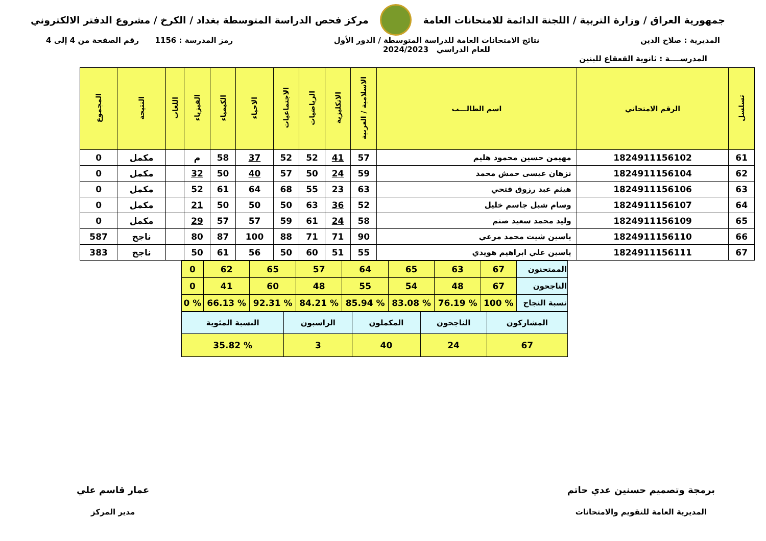جمهورية العراق / وزارة التربية / اللجنة الدائمة للامتحانات العامة
مركز فحص الدراسة المتوسطة بغداد / الكرخ / مشروع الدفتر الالكتروني
المديرية : صلاح الدين نتائج الامتحانات العامة للدراسة المتوسطة / الدور الأول
للعام الدراسي 2024/2023
رمز المدرسة : 1156 رقم الصفحة من 4 إلى 4
المدرســــة : ثانوية القعقاع للبنين
| تسلسل | الرقم الامتحاني | اسم الطالـــب | الاسلامية / العربية | الانكليزية | الرياضيات | الاجتماعيات | الاحياء | الكيمياء | الفيزياء | اللغات | النتيجة | المجموع |
| --- | --- | --- | --- | --- | --- | --- | --- | --- | --- | --- | --- | --- |
| 61 | 1824911156102 | مهيمن حسين محمود هليم | 57 | 41 | 52 | 52 | 37 | 58 | م | | مكمل | 0 |
| 62 | 1824911156104 | نزهان عيسى حمش محمد | 59 | 24 | 50 | 57 | 40 | 50 | 32 | | مكمل | 0 |
| 63 | 1824911156106 | هيثم عبد رزوق فتحي | 63 | 23 | 55 | 68 | 64 | 61 | 52 | | مكمل | 0 |
| 64 | 1824911156107 | وسام شبل جاسم خليل | 52 | 36 | 63 | 50 | 50 | 50 | 21 | | مكمل | 0 |
| 65 | 1824911156109 | وليد محمد سعيد صنم | 58 | 24 | 61 | 59 | 57 | 57 | 29 | | مكمل | 0 |
| 66 | 1824911156110 | ياسين شيت محمد مرعي | 90 | 71 | 71 | 88 | 100 | 87 | 80 | | ناجح | 587 |
| 67 | 1824911156111 | ياسين علي ابراهيم هويدي | 55 | 51 | 60 | 50 | 56 | 61 | 50 | | ناجح | 383 |
| الممتحنون | 67 | 63 | 65 | 64 | 57 | 65 | 62 | 0 |
| الناجحون | 67 | 48 | 54 | 55 | 48 | 60 | 41 | 0 |
| نسبة النجاح | % 100 | % 76.19 | % 83.08 | % 85.94 | % 84.21 | % 92.31 | % 66.13 | % 0 |
| المشاركون | الناجحون | المكملون | الراسبون | النسبة المئوية |
| 67 | 24 | 40 | 3 | % 35.82 |
برمجة وتصميم حسنين عدي حاتم
المديرية العامة للتقويم والامتحانات
عمار قاسم علي
مدير المركز